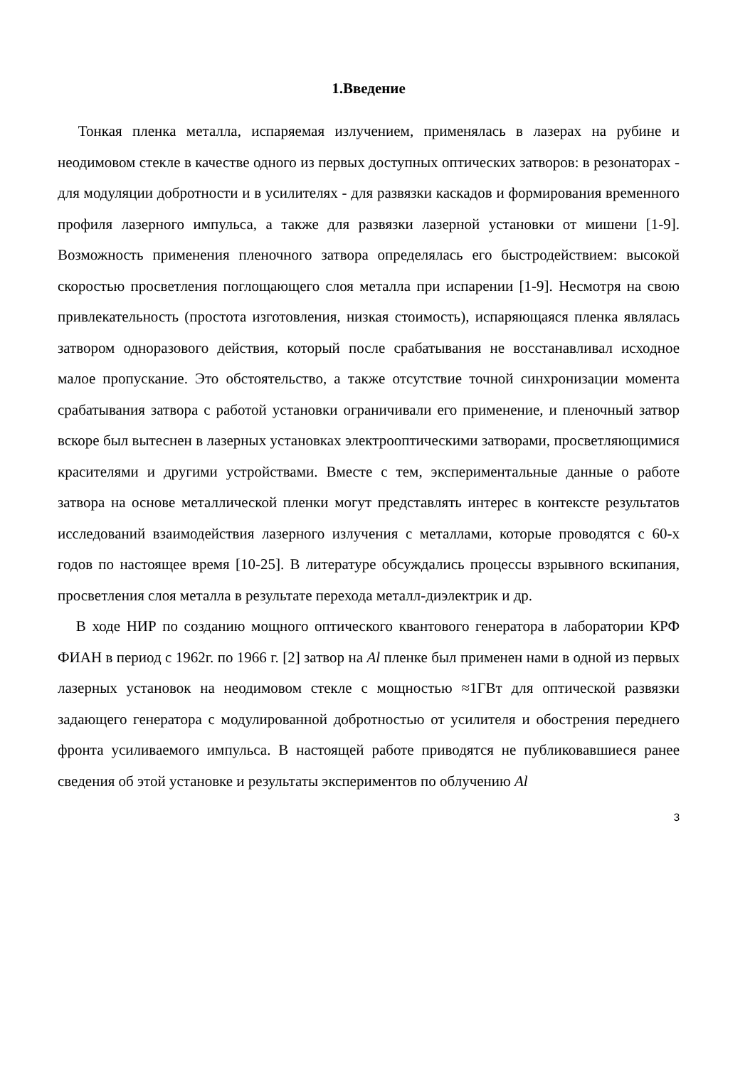1.Введение
Тонкая пленка металла, испаряемая излучением, применялась в лазерах на рубине и неодимовом стекле в качестве одного из первых доступных оптических затворов: в резонаторах - для модуляции добротности и в усилителях - для развязки каскадов и формирования временного профиля лазерного импульса, а также для развязки лазерной установки от мишени [1-9]. Возможность применения пленочного затвора определялась его быстродействием: высокой скоростью просветления поглощающего слоя металла при испарении [1-9]. Несмотря на свою привлекательность (простота изготовления, низкая стоимость), испаряющаяся пленка являлась затвором одноразового действия, который после срабатывания не восстанавливал исходное малое пропускание. Это обстоятельство, а также отсутствие точной синхронизации момента срабатывания затвора с работой установки ограничивали его применение, и пленочный затвор вскоре был вытеснен в лазерных установках электрооптическими затворами, просветляющимися красителями и другими устройствами. Вместе с тем, экспериментальные данные о работе затвора на основе металлической пленки могут представлять интерес в контексте результатов исследований взаимодействия лазерного излучения с металлами, которые проводятся с 60-х годов по настоящее время [10-25]. В литературе обсуждались процессы взрывного вскипания, просветления слоя металла в результате перехода металл-диэлектрик и др.
В ходе НИР по созданию мощного оптического квантового генератора в лаборатории КРФ ФИАН в период с 1962г. по 1966 г. [2] затвор на Al пленке был применен нами в одной из первых лазерных установок на неодимовом стекле с мощностью ≈1ГВт для оптической развязки задающего генератора с модулированной добротностью от усилителя и обострения переднего фронта усиливаемого импульса. В настоящей работе приводятся не публиковавшиеся ранее сведения об этой установке и результаты экспериментов по облучению Al
3